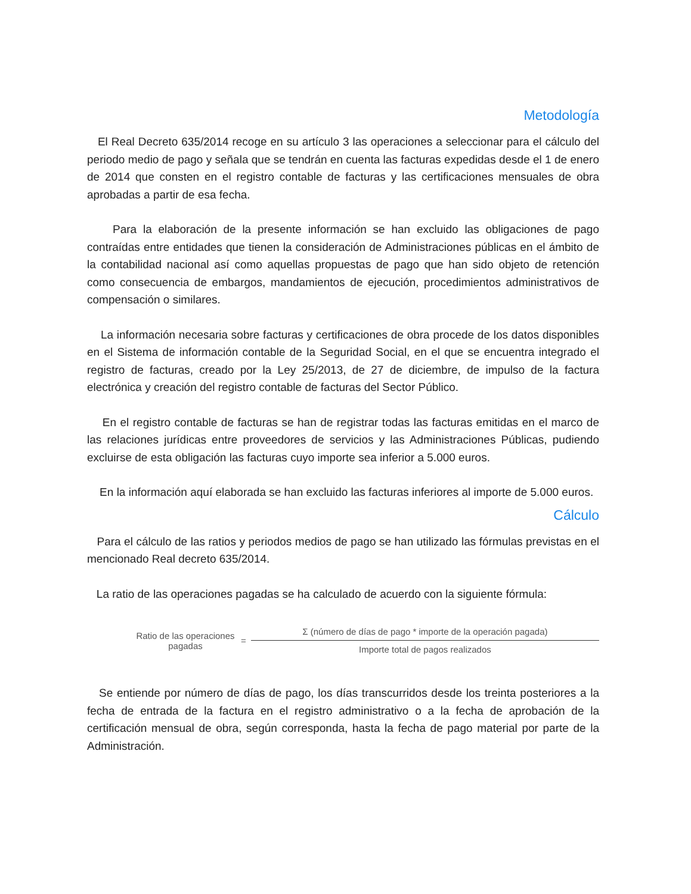Metodología
El Real Decreto 635/2014 recoge en su artículo 3 las operaciones a seleccionar para el cálculo del periodo medio de pago y señala que se tendrán en cuenta las facturas expedidas desde el 1 de enero de 2014 que consten en el registro contable de facturas y las certificaciones mensuales de obra aprobadas a partir de esa fecha.
Para la elaboración de la presente información se han excluido las obligaciones de pago contraídas entre entidades que tienen la consideración de Administraciones públicas en el ámbito de la contabilidad nacional así como aquellas propuestas de pago que han sido objeto de retención como consecuencia de embargos, mandamientos de ejecución, procedimientos administrativos de compensación o similares.
La información necesaria sobre facturas y certificaciones de obra procede de los datos disponibles en el Sistema de información contable de la Seguridad Social, en el que se encuentra integrado el registro de facturas, creado por la Ley 25/2013, de 27 de diciembre, de impulso de la factura electrónica y creación del registro contable de facturas del Sector Público.
En el registro contable de facturas se han de registrar todas las facturas emitidas en el marco de las relaciones jurídicas entre proveedores de servicios y las Administraciones Públicas, pudiendo excluirse de esta obligación las facturas cuyo importe sea inferior a 5.000 euros.
En la información aquí elaborada se han excluido las facturas inferiores al importe de 5.000 euros.
Cálculo
Para el cálculo de las ratios y periodos medios de pago se han utilizado las fórmulas previstas en el mencionado Real decreto 635/2014.
La ratio de las operaciones pagadas se ha calculado de acuerdo con la siguiente fórmula:
Ratio de las operaciones pagadas
=
Σ (número de días de pago * importe de la operación pagada)
Importe total de pagos realizados
Se entiende por número de días de pago, los días transcurridos desde los treinta posteriores a la fecha de entrada de la factura en el registro administrativo o a la fecha de aprobación de la certificación mensual de obra, según corresponda, hasta la fecha de pago material por parte de la Administración.